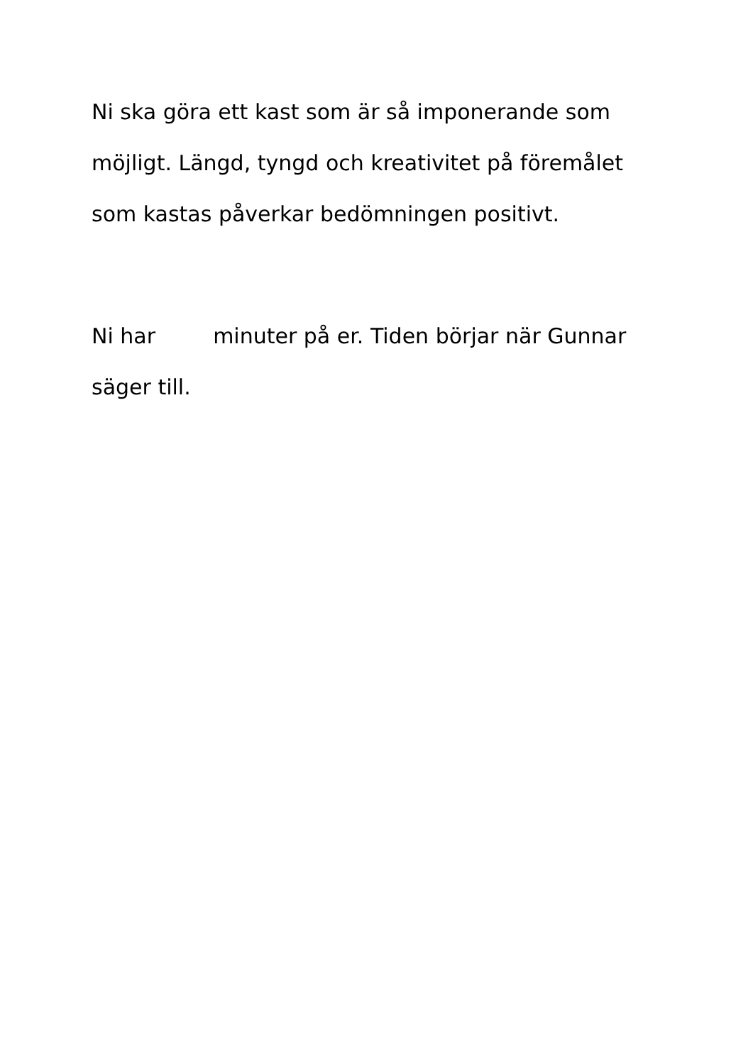Ni ska göra ett kast som är så imponerande som möjligt. Längd, tyngd och kreativitet på föremålet som kastas påverkar bedömningen positivt.
Ni har minuter på er. Tiden börjar när Gunnar säger till.